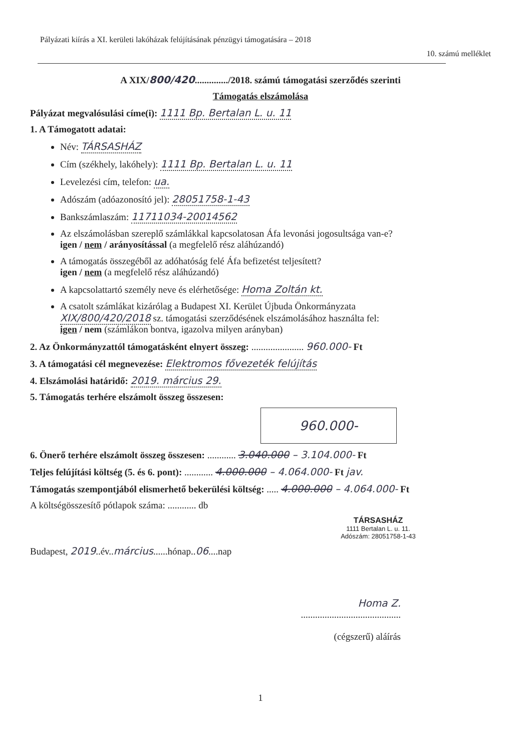Pályázati kiírás a XI. kerületi lakóházak felújításának pénzügyi támogatására – 2018
10. számú melléklet
A XIX/800/420............../2018. számú támogatási szerződés szerinti
Támogatás elszámolása
Pályázat megvalósulási címe(i): 1111 Bp. Bertalan L. u. 11
1. A Támogatott adatai:
Név: TÁRSASHÁZ
Cím (székhely, lakóhely): 1111 Bp. Bertalan L. u. 11
Levelezési cím, telefon: ua.
Adószám (adóazonosító jel): 28051758-1-43
Bankszámlaszám: 11711034-20014562
Az elszámolásban szereplő számlákkal kapcsolatosan Áfa levonási jogosultsága van-e?
igen / nem / arányosítással (a megfelelő rész aláhúzandó)
A támogatás összegéből az adóhatóság felé Áfa befizetést teljesített?
igen / nem (a megfelelő rész aláhúzandó)
A kapcsolattartó személy neve és elérhetősége: Homa Zoltán kt.
A csatolt számlákat kizárólag a Budapest XI. Kerület Újbuda Önkormányzata
XIX/800/420/2018 sz. támogatási szerződésének elszámolásához használta fel:
igen / nem (számlákon bontva, igazolva milyen arányban)
2. Az Önkormányzattól támogatásként elnyert összeg: ...................... 960.000- Ft
3. A támogatási cél megnevezése: Elektromos fővezeték felújítás
4. Elszámolási határidő: 2019. március 29.
5. Támogatás terhére elszámolt összeg összesen:
960.000-
6. Önerő terhére elszámolt összeg összesen: ............ 3.040.000 – 3.104.000- Ft
Teljes felújítási költség (5. és 6. pont): ............ 4.000.000 – 4.064.000- Ft jav.
Támogatás szempontjából elismerhető bekerülési költség: ..... 4.000.000 – 4.064.000- Ft
A költségösszesítő pótlapok száma: ............ db
TÁRSASHÁZ
1111 Bertalan L. u. 11.
Adószám: 28051758-1-43
Budapest, 2019..év..március......hónap..06....nap
Homa Z.
..........................................
(cégszerű) aláírás
1